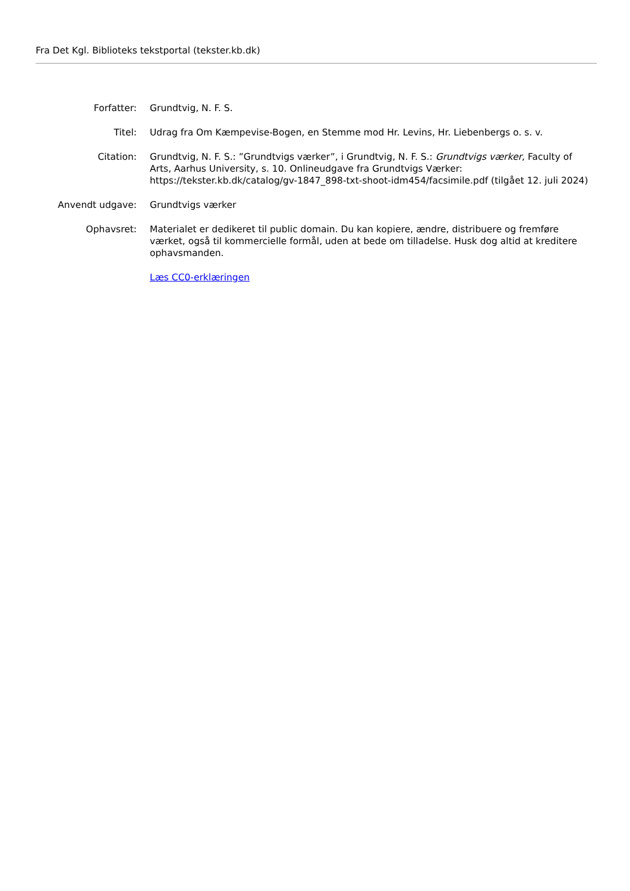Fra Det Kgl. Biblioteks tekstportal (tekster.kb.dk)
| Forfatter: | Grundtvig, N. F. S. |
| Titel: | Udrag fra Om Kæmpevise-Bogen, en Stemme mod Hr. Levins, Hr. Liebenbergs o. s. v. |
| Citation: | Grundtvig, N. F. S.: ”Grundtvigs værker”, i Grundtvig, N. F. S.: Grundtvigs værker , Faculty of Arts, Aarhus University, s. 10. Onlineudgave fra Grundtvigs Værker: https://tekster.kb.dk/catalog/gv-1847_898-txt-shoot-idm454/facsimile.pdf (tilgået 12. juli 2024) |
| Anvendt udgave: | Grundtvigs værker |
| Ophavsret: | Materialet er dedikeret til public domain. Du kan kopiere, ændre, distribuere og fremføre værket, også til kommercielle formål, uden at bede om tilladelse. Husk dog altid at kreditere ophavsmanden. |
| | Læs CC0-erklæringen |